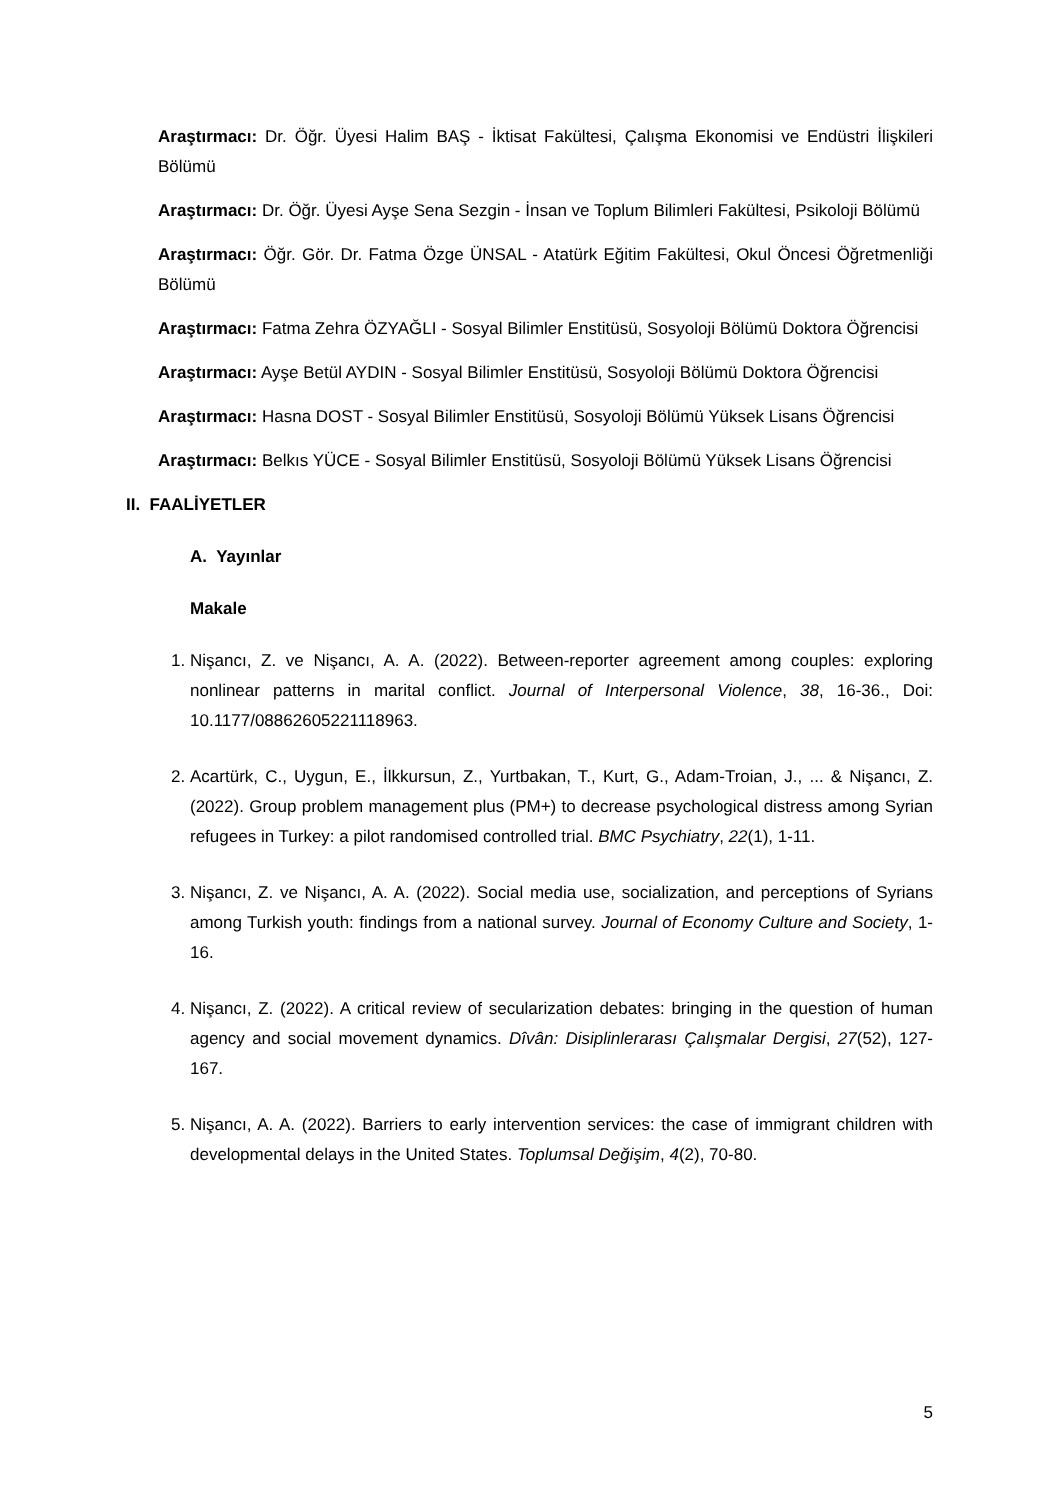Araştırmacı: Dr. Öğr. Üyesi Halim BAŞ - İktisat Fakültesi, Çalışma Ekonomisi ve Endüstri İlişkileri Bölümü
Araştırmacı: Dr. Öğr. Üyesi Ayşe Sena Sezgin - İnsan ve Toplum Bilimleri Fakültesi, Psikoloji Bölümü
Araştırmacı: Öğr. Gör. Dr. Fatma Özge ÜNSAL - Atatürk Eğitim Fakültesi, Okul Öncesi Öğretmenliği Bölümü
Araştırmacı: Fatma Zehra ÖZYAĞLI - Sosyal Bilimler Enstitüsü, Sosyoloji Bölümü Doktora Öğrencisi
Araştırmacı: Ayşe Betül AYDIN - Sosyal Bilimler Enstitüsü, Sosyoloji Bölümü Doktora Öğrencisi
Araştırmacı: Hasna DOST - Sosyal Bilimler Enstitüsü, Sosyoloji Bölümü Yüksek Lisans Öğrencisi
Araştırmacı: Belkıs YÜCE - Sosyal Bilimler Enstitüsü, Sosyoloji Bölümü Yüksek Lisans Öğrencisi
II. FAALİYETLER
A. Yayınlar
Makale
1. Nişancı, Z. ve Nişancı, A. A. (2022). Between-reporter agreement among couples: exploring nonlinear patterns in marital conflict. Journal of Interpersonal Violence, 38, 16-36., Doi: 10.1177/08862605221118963.
2. Acartürk, C., Uygun, E., İlkkursun, Z., Yurtbakan, T., Kurt, G., Adam-Troian, J., ... & Nişancı, Z. (2022). Group problem management plus (PM+) to decrease psychological distress among Syrian refugees in Turkey: a pilot randomised controlled trial. BMC Psychiatry, 22(1), 1-11.
3. Nişancı, Z. ve Nişancı, A. A. (2022). Social media use, socialization, and perceptions of Syrians among Turkish youth: findings from a national survey. Journal of Economy Culture and Society, 1-16.
4. Nişancı, Z. (2022). A critical review of secularization debates: bringing in the question of human agency and social movement dynamics. Dîvân: Disiplinlerarası Çalışmalar Dergisi, 27(52), 127-167.
5. Nişancı, A. A. (2022). Barriers to early intervention services: the case of immigrant children with developmental delays in the United States. Toplumsal Değişim, 4(2), 70-80.
5